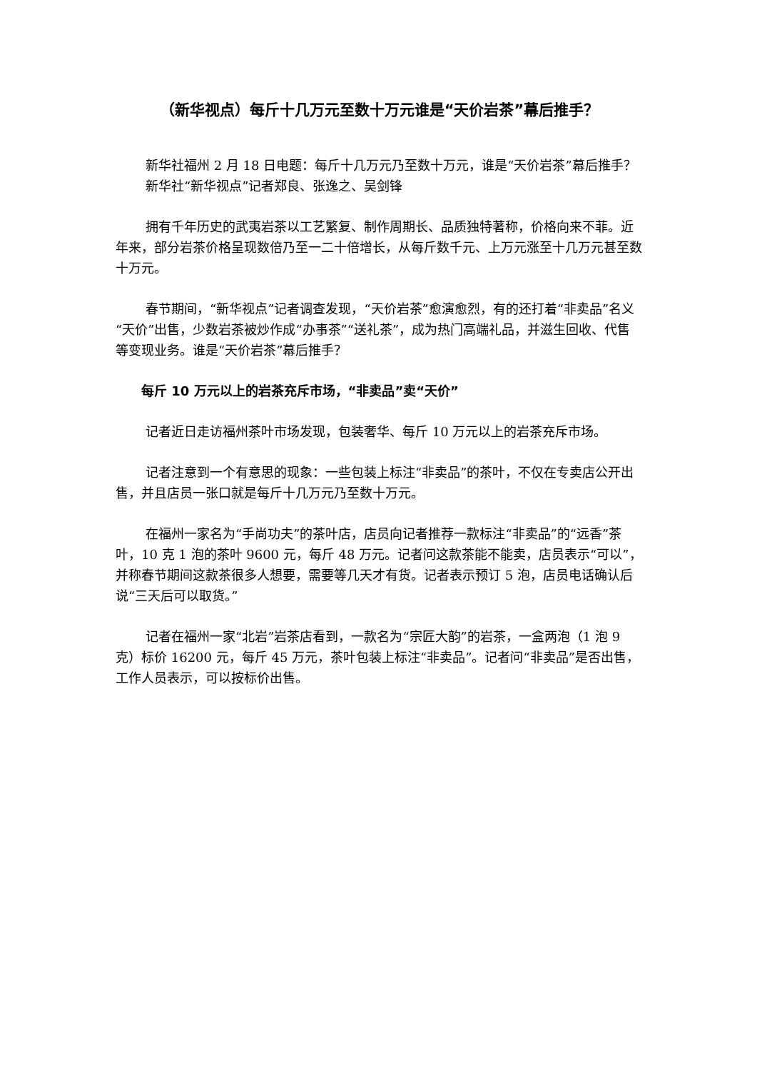（新华视点）每斤十几万元至数十万元谁是“天价岩茶”幕后推手？
新华社福州 2 月 18 日电题：每斤十几万元乃至数十万元，谁是“天价岩茶”幕后推手？
新华社“新华视点”记者郑良、张逸之、吴剑锋
拥有千年历史的武夷岩茶以工艺繁复、制作周期长、品质独特著称，价格向来不菲。近年来，部分岩茶价格呈现数倍乃至一二十倍增长，从每斤数千元、上万元涨至十几万元甚至数十万元。
春节期间，“新华视点”记者调查发现，“天价岩茶”愈演愈烈，有的还打着“非卖品”名义“天价”出售，少数岩茶被炒作成“办事茶”“送礼茶”，成为热门高端礼品，并滋生回收、代售等变现业务。谁是“天价岩茶”幕后推手？
每斤 10 万元以上的岩茶充斥市场，“非卖品”卖“天价”
记者近日走访福州茶叶市场发现，包装奢华、每斤 10 万元以上的岩茶充斥市场。
记者注意到一个有意思的现象：一些包装上标注“非卖品”的茶叶，不仅在专卖店公开出售，并且店员一张口就是每斤十几万元乃至数十万元。
在福州一家名为“手尚功夫”的茶叶店，店员向记者推荐一款标注“非卖品”的“远香”茶叶，10 克 1 泡的茶叶 9600 元，每斤 48 万元。记者问这款茶能不能卖，店员表示“可以”，并称春节期间这款茶很多人想要，需要等几天才有货。记者表示预订 5 泡，店员电话确认后说“三天后可以取货。”
记者在福州一家“北岩”岩茶店看到，一款名为“宗匠大韵”的岩茶，一盒两泡（1 泡 9 克）标价 16200 元，每斤 45 万元，茶叶包装上标注“非卖品”。记者问“非卖品”是否出售，工作人员表示，可以按标价出售。